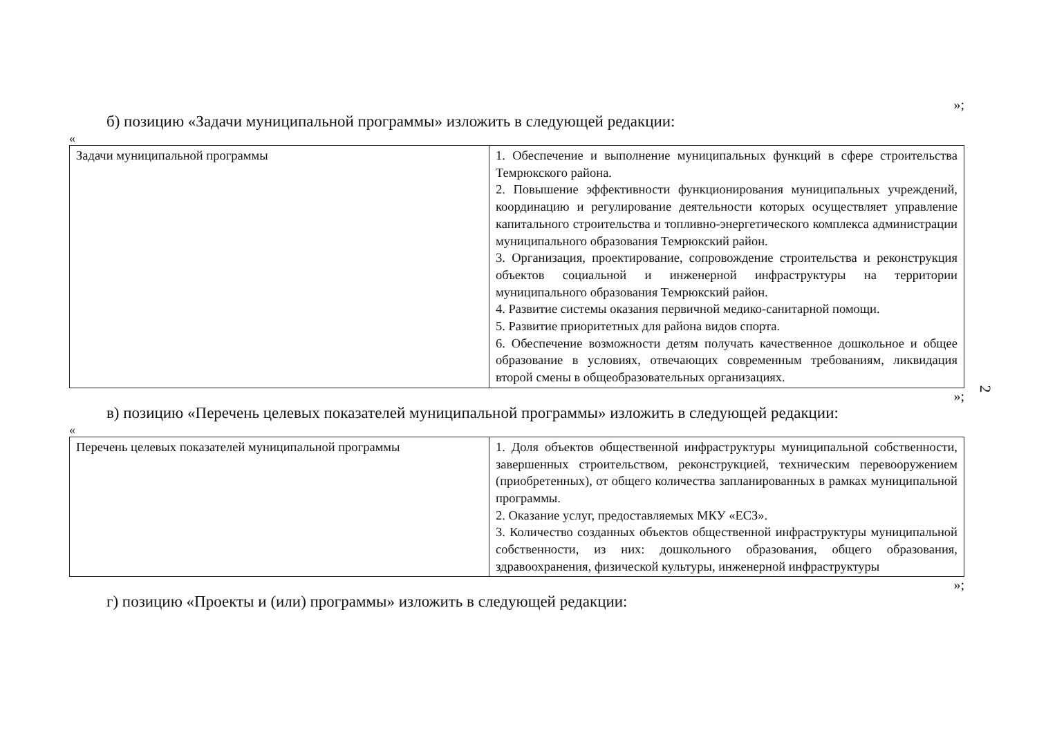»;
б) позицию «Задачи муниципальной программы» изложить в следующей редакции:
«
| Задачи муниципальной программы | 1. Обеспечение и выполнение муниципальных функций в сфере строительства Темрюкского района. 2. Повышение эффективности функционирования муниципальных учреждений, координацию и регулирование деятельности которых осуществляет управление капитального строительства и топливно-энергетического комплекса администрации муниципального образования Темрюкский район. 3. Организация, проектирование, сопровождение строительства и реконструкция объектов социальной и инженерной инфраструктуры на территории муниципального образования Темрюкский район. 4. Развитие системы оказания первичной медико-санитарной помощи. 5. Развитие приоритетных для района видов спорта. 6. Обеспечение возможности детям получать качественное дошкольное и общее образование в условиях, отвечающих современным требованиям, ликвидация второй смены в общеобразовательных организациях. |
»;
в) позицию «Перечень целевых показателей муниципальной программы» изложить в следующей редакции:
«
| Перечень целевых показателей муниципальной программы | 1. Доля объектов общественной инфраструктуры муниципальной собственности, завершенных строительством, реконструкцией, техническим перевооружением (приобретенных), от общего количества запланированных в рамках муниципальной программы. 2. Оказание услуг, предоставляемых МКУ «ЕСЗ». 3. Количество созданных объектов общественной инфраструктуры муниципальной собственности, из них: дошкольного образования, общего образования, здравоохранения, физической культуры, инженерной инфраструктуры |
»;
г) позицию «Проекты и (или) программы» изложить в следующей редакции:
2